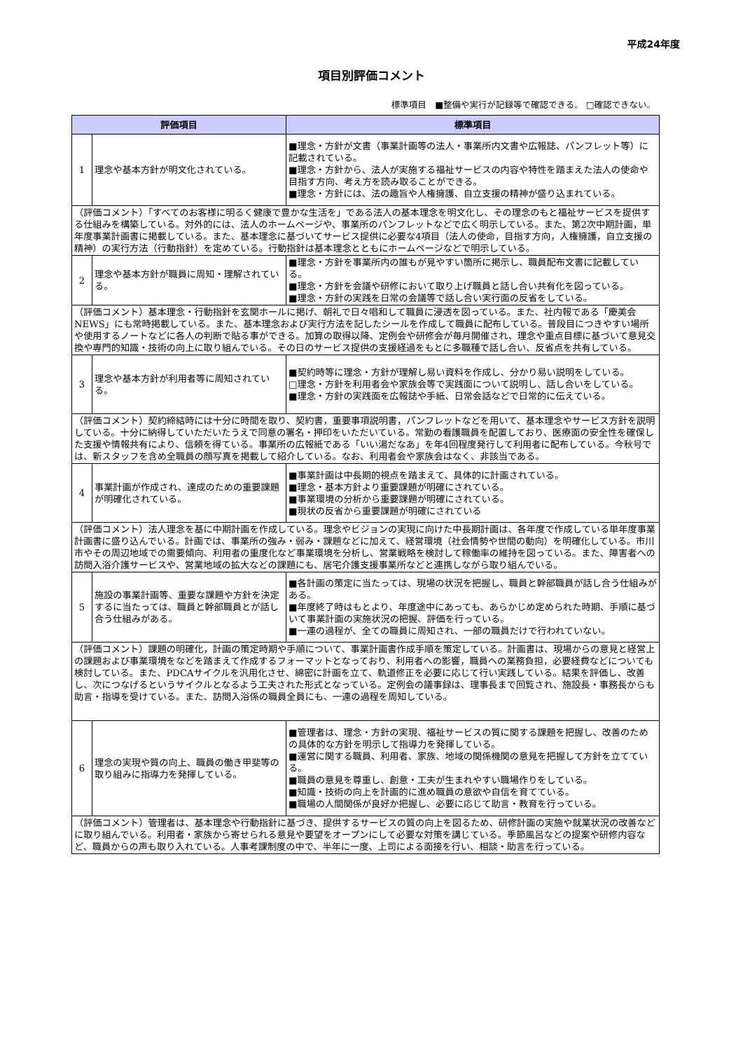平成24年度
項目別評価コメント
標準項目　■整備や実行が記録等で確認できる。 □確認できない。
| 評価項目 | | 標準項目 |
| --- | --- | --- |
| 1 | 理念や基本方針が明文化されている。 | ■理念・方針が文書（事業計画等の法人・事業所内文書や広報誌、パンフレット等）に記載されている。 ■理念・方針から、法人が実施する福祉サービスの内容や特性を踏まえた法人の使命や目指す方向、考え方を読み取ることができる。 ■理念・方針には、法の趣旨や人権擁護、自立支援の精神が盛り込まれている。 |
| （評価コメント）「すべてのお客様に明るく健康で豊かな生活を」である法人の基本理念を明文化し、その理念のもと福祉サービスを提供する仕組みを構築している。対外的には、法人のホームページや、事業所のパンフレットなどで広く明示している。また、第2次中期計画，単年度事業計画書に掲載している。また、基本理念に基づいてサービス提供に必要な4項目（法人の使命，目指す方向，人権擁護，自立支援の精神）の実行方法（行動指針）を定めている。行動指針は基本理念とともにホームページなどで明示している。 | | |
| 2 | 理念や基本方針が職員に周知・理解されている。 | ■理念・方針を事業所内の誰もが見やすい箇所に掲示し、職員配布文書に記載している。 ■理念・方針を会議や研修において取り上げ職員と話し合い共有化を図っている。 ■理念・方針の実践を日常の会議等で話し合い実行面の反省をしている。 |
| （評価コメント）基本理念・行動指針を玄関ホールに掲げ、朝礼で日々唱和して職員に浸透を図っている。また、社内報である「慶美会NEWS」にも常時掲載している。また、基本理念および実行方法を記したシールを作成して職員に配布している。普段目につきやすい場所や使用するノートなどに各人の判断で貼る事ができる。加算の取得以降、定例会や研修会が毎月開催され、理念や重点目標に基づいて意見交換や専門的知識・技術の向上に取り組んでいる。その日のサービス提供の支援経過をもとに多職種で話し合い、反省点を共有している。 | | |
| 3 | 理念や基本方針が利用者等に周知されている。 | ■契約時等に理念・方針が理解し易い資料を作成し、分かり易い説明をしている。 □理念・方針を利用者会や家族会等で実践面について説明し、話し合いをしている。 ■理念・方針の実践面を広報誌や手紙、日常会話などで日常的に伝えている。 |
| （評価コメント）契約締結時には十分に時間を取り、契約書，重要事項説明書，パンフレットなどを用いて、基本理念やサービス方針を説明している。十分に納得していただいたうえで同意の署名・押印をいただいている。常勤の看護職員を配置しており、医療面の安全性を確保した支援や情報共有により、信頼を得ている。事業所の広報紙である「いい湯だなあ」を年4回程度発行して利用者に配布している。今秋号では、新スタッフを含め全職員の顔写真を掲載して紹介している。なお、利用者会や家族会はなく、非該当である。 | | |
| 4 | 事業計画が作成され、達成のための重要課題が明確化されている。 | ■事業計画は中長期的視点を踏まえて、具体的に計画されている。 ■理念・基本方針より重要課題が明確にされている。 ■事業環境の分析から重要課題が明確にされている。 ■現状の反省から重要課題が明確にされている |
| （評価コメント）法人理念を基に中期計画を作成している。理念やビジョンの実現に向けた中長期計画は、各年度で作成している単年度事業計画書に盛り込んでいる。計画では、事業所の強み・弱み・課題などに加えて、経営環境（社会情勢や世間の動向）を明確化している。市川市やその周辺地域での需要傾向、利用者の重度化など事業環境を分析し、営業戦略を検討して稼働率の維持を図っている。また、障害者への訪問入浴介護サービスや、営業地域の拡大などの課題にも、居宅介護支援事業所などと連携しながら取り組んでいる。 | | |
| 5 | 施設の事業計画等、重要な課題や方針を決定するに当たっては、職員と幹部職員とが話し合う仕組みがある。 | ■各計画の策定に当たっては、現場の状況を把握し、職員と幹部職員が話し合う仕組みがある。 ■年度終了時はもとより、年度途中にあっても、あらかじめ定められた時期、手順に基づいて事業計画の実施状況の把握、評価を行っている。 ■一連の過程が、全ての職員に周知され、一部の職員だけで行われていない。 |
| （評価コメント）課題の明確化，計画の策定時期や手順について、事業計画書作成手順を策定している。計画書は、現場からの意見と経営上の課題および事業環境をなどを踏まえて作成するフォーマットとなっており、利用者への影響，職員への業務負担，必要経費などについても検討している。また、PDCAサイクルを汎用化させ、綿密に計画を立て、軌道修正を必要に応じて行い実践している。結果を評価し、改善し、次につなげるというサイクルとなるよう工夫された形式となっている。定例会の議事録は、理事長まで回覧され、施設長・事務長からも助言・指導を受けている。また、訪問入浴係の職員全員にも、一連の過程を周知している。 | | |
| 6 | 理念の実現や質の向上、職員の働き甲斐等の取り組みに指導力を発揮している。 | ■管理者は、理念・方針の実現、福祉サービスの質に関する課題を把握し、改善のための具体的な方針を明示して指導力を発揮している。 ■運営に関する職員、利用者、家族、地域の関係機関の意見を把握して方針を立てている。 ■職員の意見を尊重し、創意・工夫が生まれやすい職場作りをしている。 ■知識・技術の向上を計画的に進め職員の意欲や自信を育てている。 ■職場の人間関係が良好か把握し、必要に応じて助言・教育を行っている。 |
| （評価コメント）管理者は、基本理念や行動指針に基づき、提供するサービスの質の向上を図るため、研修計画の実施や就業状況の改善などに取り組んでいる。利用者・家族から寄せられる意見や要望をオープンにして必要な対策を講じている。季節風呂などの提案や研修内容など、職員からの声も取り入れている。人事考課制度の中で、半年に一度、上司による面接を行い、相談・助言を行っている。 | | |